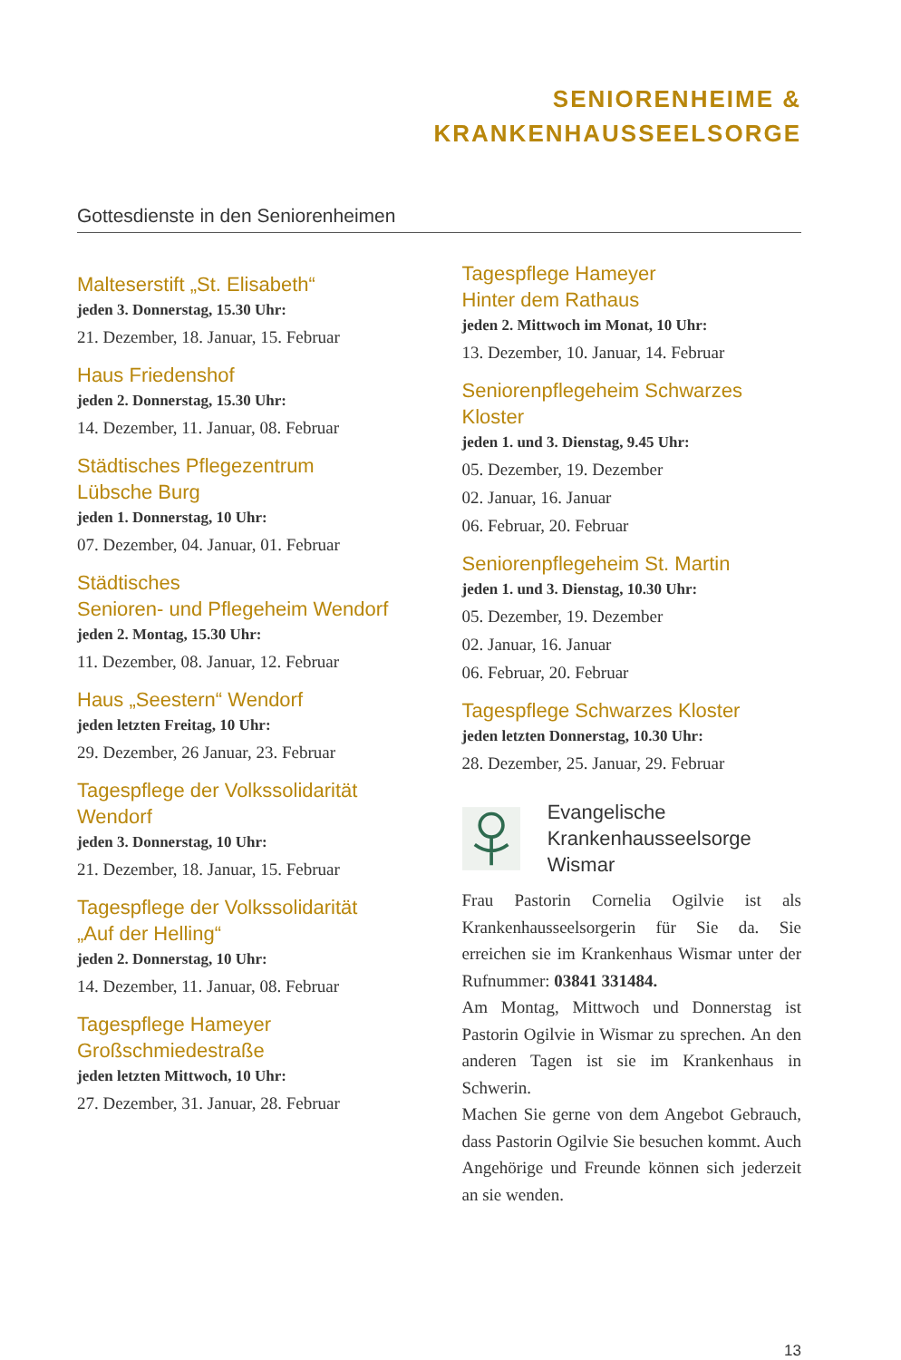SENIORENHEIME &
KRANKENHAUSSEELSORGE
Gottesdienste in den Seniorenheimen
Malteserstift „St. Elisabeth“
jeden 3. Donnerstag, 15.30 Uhr:
21. Dezember, 18. Januar, 15. Februar
Haus Friedenshof
jeden 2. Donnerstag, 15.30 Uhr:
14. Dezember, 11. Januar, 08. Februar
Städtisches Pflegezentrum
Lübsche Burg
jeden 1. Donnerstag, 10 Uhr:
07. Dezember, 04. Januar, 01. Februar
Städtisches
Senioren- und Pflegeheim Wendorf
jeden 2. Montag, 15.30 Uhr:
11. Dezember, 08. Januar, 12. Februar
Haus „Seestern“ Wendorf
jeden letzten Freitag, 10 Uhr:
29. Dezember, 26 Januar, 23. Februar
Tagespflege der Volkssolidarität
Wendorf
jeden 3. Donnerstag, 10 Uhr:
21. Dezember, 18. Januar, 15. Februar
Tagespflege der Volkssolidarität
„Auf der Helling“
jeden 2. Donnerstag, 10 Uhr:
14. Dezember, 11. Januar, 08. Februar
Tagespflege Hameyer
Großschmiedestraße
jeden letzten Mittwoch, 10 Uhr:
27. Dezember, 31. Januar, 28. Februar
Tagespflege Hameyer
Hinter dem Rathaus
jeden 2. Mittwoch im Monat, 10 Uhr:
13. Dezember, 10. Januar, 14. Februar
Seniorenpflegeheim Schwarzes Kloster
jeden 1. und 3. Dienstag, 9.45 Uhr:
05. Dezember, 19. Dezember
02. Januar, 16. Januar
06. Februar, 20. Februar
Seniorenpflegeheim St. Martin
jeden 1. und 3. Dienstag, 10.30 Uhr:
05. Dezember, 19. Dezember
02. Januar, 16. Januar
06. Februar, 20. Februar
Tagespflege Schwarzes Kloster
jeden letzten Donnerstag, 10.30 Uhr:
28. Dezember, 25. Januar, 29. Februar
Evangelische
Krankenhausseelsorge Wismar
Frau Pastorin Cornelia Ogilvie ist als Krankenhausseelsorgerin für Sie da. Sie erreichen sie im Krankenhaus Wismar unter der Rufnummer: 03841 331484.
Am Montag, Mittwoch und Donnerstag ist Pastorin Ogilvie in Wismar zu sprechen. An den anderen Tagen ist sie im Krankenhaus in Schwerin.
Machen Sie gerne von dem Angebot Gebrauch, dass Pastorin Ogilvie Sie besuchen kommt. Auch Angehörige und Freunde können sich jederzeit an sie wenden.
13